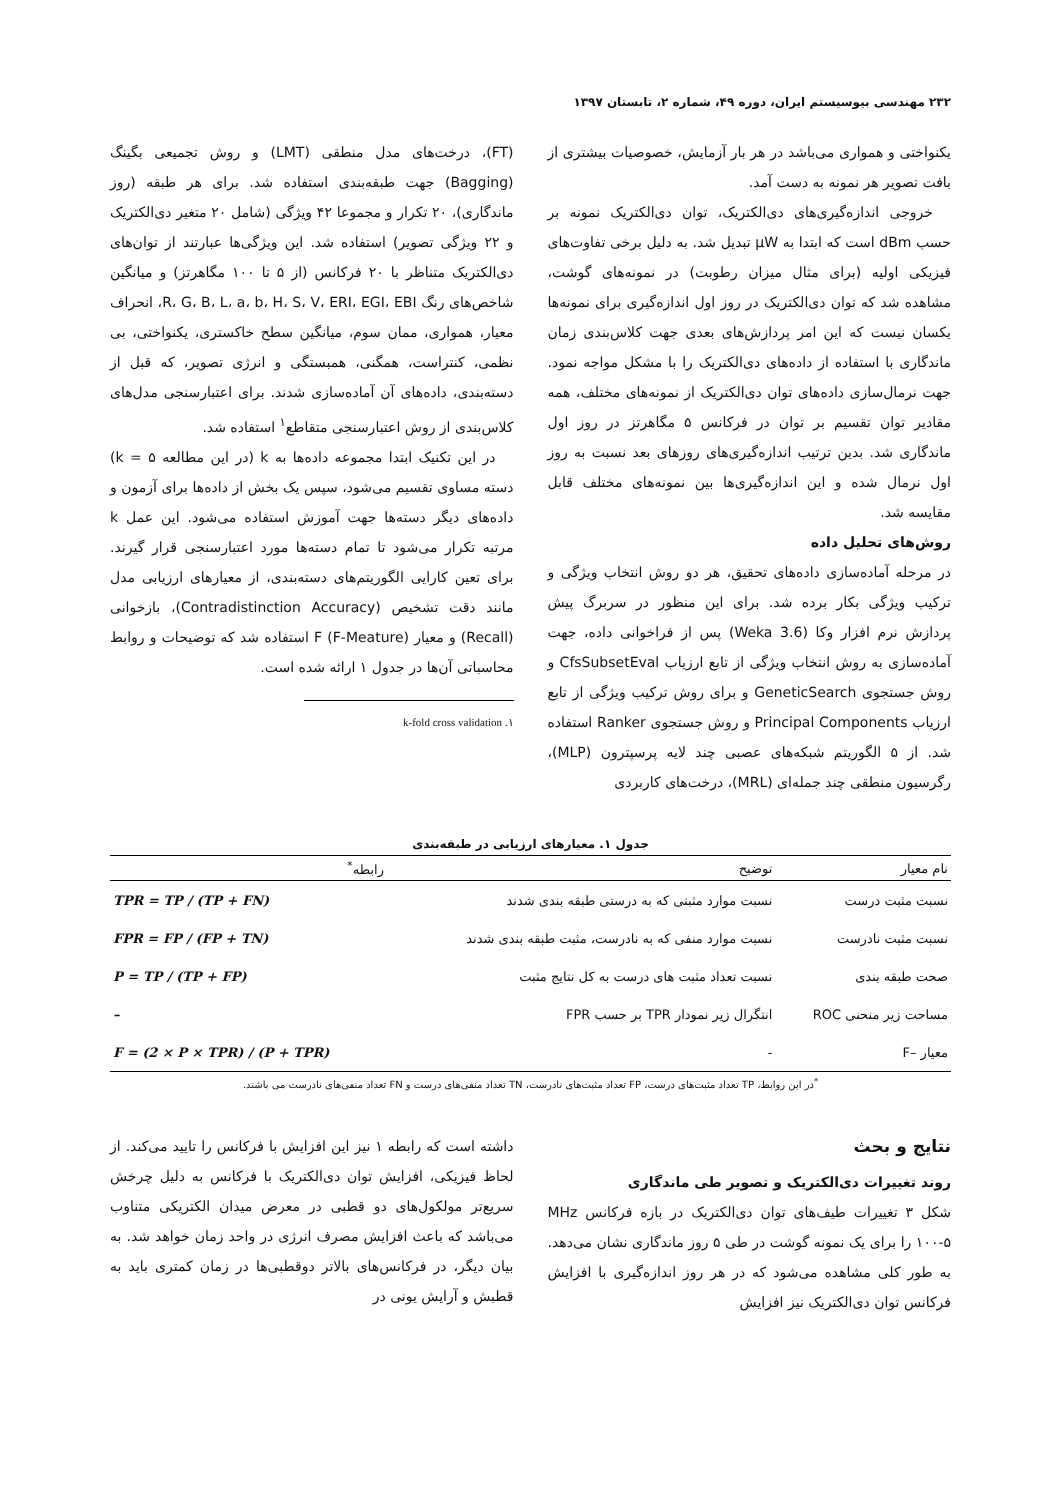۲۳۲ مهندسی بیوسیستم ایران، دوره ۴۹، شماره ۲، تابستان ۱۳۹۷
یکنواختی و همواری می‌باشد در هر بار آزمایش، خصوصیات بیشتری از بافت تصویر هر نمونه به دست آمد.
خروجی اندازه‌گیری‌های دی‌الکتریک، توان دی‌الکتریک نمونه بر حسب dBm است که ابتدا به μW تبدیل شد. به دلیل برخی تفاوت‌های فیزیکی اولیه (برای مثال میزان رطوبت) در نمونه‌های گوشت، مشاهده شد که توان دی‌الکتریک در روز اول اندازه‌گیری برای نمونه‌ها یکسان نیست که این امر پردازش‌های بعدی جهت کلاس‌بندی زمان ماندگاری با استفاده از داده‌های دی‌الکتریک را با مشکل مواجه نمود. جهت نرمال‌سازی داده‌های توان دی‌الکتریک از نمونه‌های مختلف، همه مقادیر توان تقسیم بر توان در فرکانس ۵ مگاهرتز در روز اول ماندگاری شد. بدین ترتیب اندازه‌گیری‌های روزهای بعد نسبت به روز اول نرمال شده و این اندازه‌گیری‌ها بین نمونه‌های مختلف قابل مقایسه شد.
روش‌های تحلیل داده
در مرحله آماده‌سازی داده‌های تحقیق، هر دو روش انتخاب ویژگی و ترکیب ویژگی بکار برده شد. برای این منظور در سربرگ پیش پردازش نرم افزار وکا (Weka 3.6) پس از فراخوانی داده، جهت آماده‌سازی به روش انتخاب ویژگی از تابع ارزیاب CfsSubsetEval و روش جستجوی GeneticSearch و برای روش ترکیب ویژگی از تابع ارزیاب Principal Components و روش جستجوی Ranker استفاده شد. از ۵ الگوریتم شبکه‌های عصبی چند لایه پرسپترون (MLP)، رگرسیون منطقی چند جمله‌ای (MRL)، درخت‌های کاربردی
(FT)، درخت‌های مدل منطقی (LMT) و روش تجمیعی بگینگ (Bagging) جهت طبقه‌بندی استفاده شد. برای هر طبقه (روز ماندگاری)، ۲۰ تکرار و مجموعا ۴۲ ویژگی (شامل ۲۰ متغیر دی‌الکتریک و ۲۲ ویژگی تصویر) استفاده شد. این ویژگی‌ها عبارتند از توان‌های دی‌الکتریک متناظر با ۲۰ فرکانس (از ۵ تا ۱۰۰ مگاهرتز) و میانگین شاخص‌های رنگ R، G، B، L، a، b، H، S، V، ERI، EGI، EBI، انحراف معیار، همواری، ممان سوم، میانگین سطح خاکستری، یکنواختی، بی نظمی، کنتراست، همگنی، همبستگی و انرژی تصویر، که قبل از دسته‌بندی، داده‌های آن آماده‌سازی شدند. برای اعتبارسنجی مدل‌های کلاس‌بندی از روش اعتبارسنجی متقاطع<sup>۱</sup> استفاده شد.
در این تکنیک ابتدا مجموعه داده‌ها به k (در این مطالعه k = ۵) دسته مساوی تقسیم می‌شود، سپس یک بخش از داده‌ها برای آزمون و داده‌های دیگر دسته‌ها جهت آموزش استفاده می‌شود. این عمل k مرتبه تکرار می‌شود تا تمام دسته‌ها مورد اعتبارسنجی قرار گیرند. برای تعین کارایی الگوریتم‌های دسته‌بندی، از معیارهای ارزیابی مدل مانند دقت تشخیص (Contradistinction Accuracy)، بازخوانی (Recall) و معیار F (F-Meature) استفاده شد که توضیحات و روابط محاسباتی آن‌ها در جدول ۱ ارائه شده است.
۱. k-fold cross validation
جدول ۱. معیارهای ارزیابی در طبقه‌بندی
| نام معیار | توضیح | رابطه<sup>*</sup> |
| --- | --- | --- |
| نسبت مثبت درست | نسبت موارد مثبتی که به درستی طبقه بندی شدند | TPR = TP / (TP + FN) |
| نسبت مثبت نادرست | نسبت موارد منفی که به نادرست، مثبت طبقه بندی شدند | FPR = FP / (FP + TN) |
| صحت طبقه بندی | نسبت تعداد مثبت های درست به کل نتایج مثبت | P = TP / (TP + FP) |
| مساحت زیر منحنی ROC | انتگرال زیر نمودار TPR بر حسب FPR | – |
| معیار –F | - | F = (2 × P × TPR) / (P + TPR) |
<sup>*</sup> در این روابط، TP تعداد مثبت‌های درست، FP تعداد مثبت‌های نادرست، TN تعداد منفی‌های درست و FN تعداد منفی‌های نادرست می باشند.
نتایج و بحث
روند تغییرات دی‌الکتریک و تصویر طی ماندگاری
شکل ۳ تغییرات طیف‌های توان دی‌الکتریک در بازه فرکانس MHz ۱۰۰-۵ را برای یک نمونه گوشت در طی ۵ روز ماندگاری نشان می‌دهد. به طور کلی مشاهده می‌شود که در هر روز اندازه‌گیری با افزایش فرکانس توان دی‌الکتریک نیز افزایش
داشته است که رابطه ۱ نیز این افزایش با فرکانس را تایید می‌کند. از لحاظ فیزیکی، افزایش توان دی‌الکتریک با فرکانس به دلیل چرخش سریع‌تر مولکول‌های دو قطبی در معرض میدان الکتریکی متناوب می‌باشد که باعث افزایش مصرف انرژی در واحد زمان خواهد شد. به بیان دیگر، در فرکانس‌های بالاتر دوقطبی‌ها در زمان کمتری باید به قطبش و آرایش یونی در